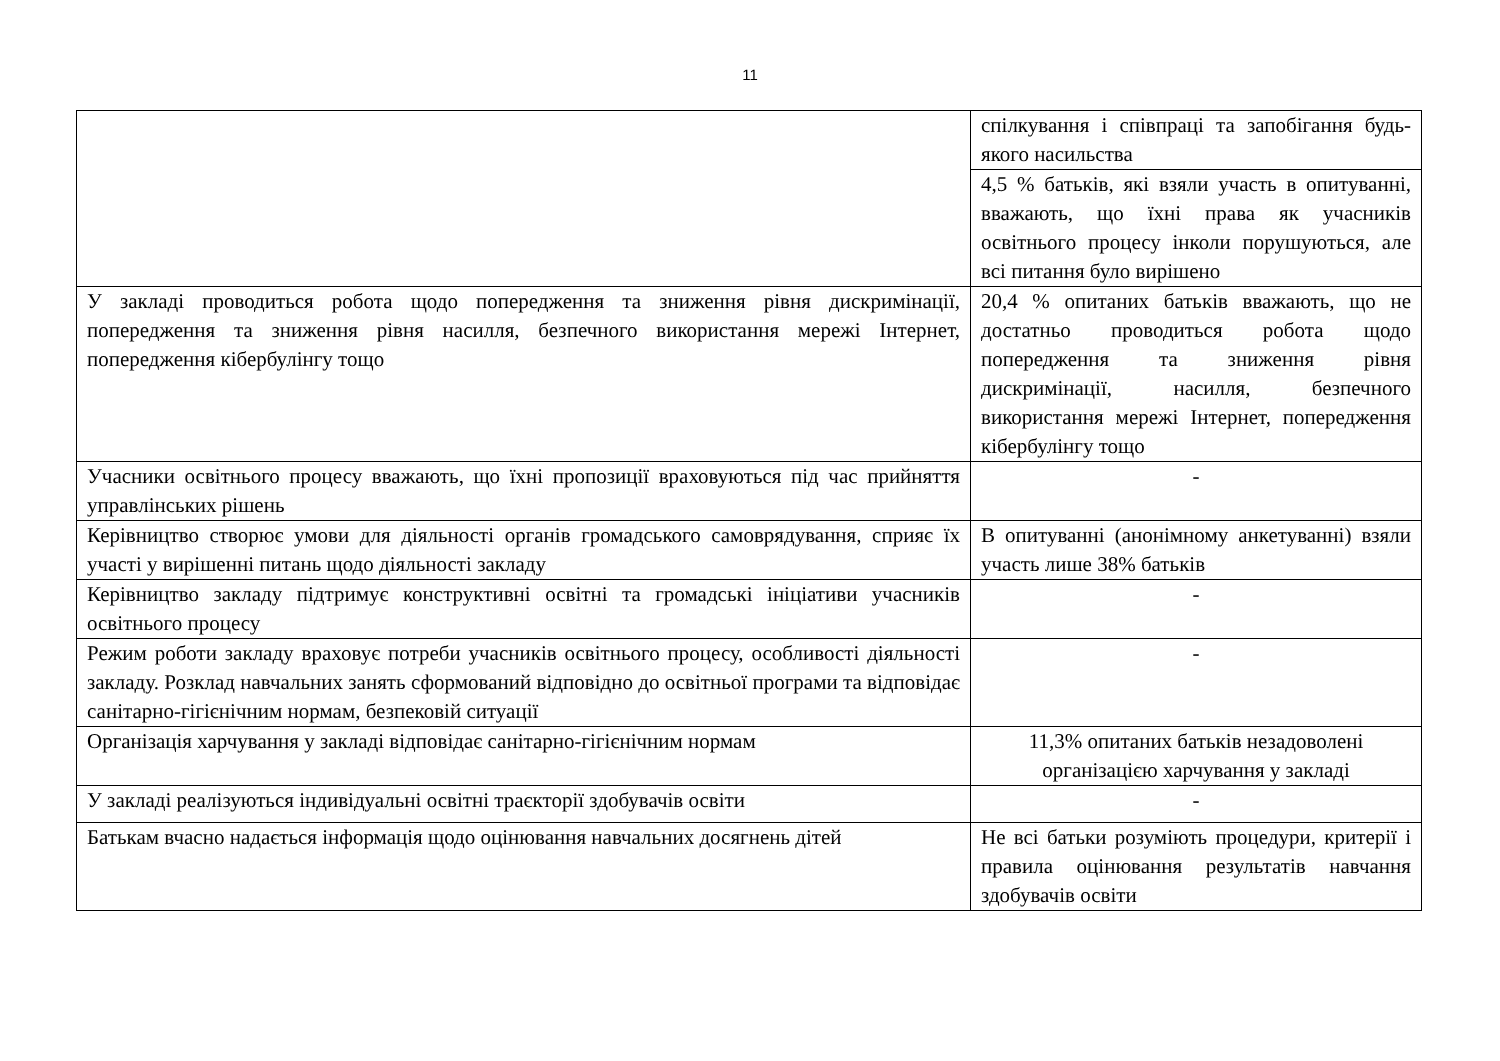11
| | спілкування і співпраці та запобігання будь-якого насильства |
| | 4,5 % батьків, які взяли участь в опитуванні, вважають, що їхні права як учасників освітнього процесу інколи порушуються, але всі питання було вирішено |
| У закладі проводиться робота щодо попередження та зниження рівня дискримінації, попередження та зниження рівня насилля, безпечного використання мережі Інтернет, попередження кібербулінгу тощо | 20,4 % опитаних батьків вважають, що не достатньо проводиться робота щодо попередження та зниження рівня дискримінації, насилля, безпечного використання мережі Інтернет, попередження кібербулінгу тощо |
| Учасники освітнього процесу вважають, що їхні пропозиції враховуються під час прийняття управлінських рішень | - |
| Керівництво створює умови для діяльності органів громадського самоврядування, сприяє їх участі у вирішенні питань щодо діяльності закладу | В опитуванні (анонімному анкетуванні) взяли участь лише 38% батьків |
| Керівництво закладу підтримує конструктивні освітні та громадські ініціативи учасників освітнього процесу | - |
| Режим роботи закладу враховує потреби учасників освітнього процесу, особливості діяльності закладу. Розклад навчальних занять сформований відповідно до освітньої програми та відповідає санітарно-гігієнічним нормам, безпековій ситуації | - |
| Організація харчування у закладі відповідає санітарно-гігієнічним нормам | 11,3% опитаних батьків незадоволені організацією харчування у закладі |
| У закладі реалізуються індивідуальні освітні траєкторії здобувачів освіти | - |
| Батькам вчасно надається інформація щодо оцінювання навчальних досягнень дітей | Не всі батьки розуміють процедури, критерії і правила оцінювання результатів навчання здобувачів освіти |